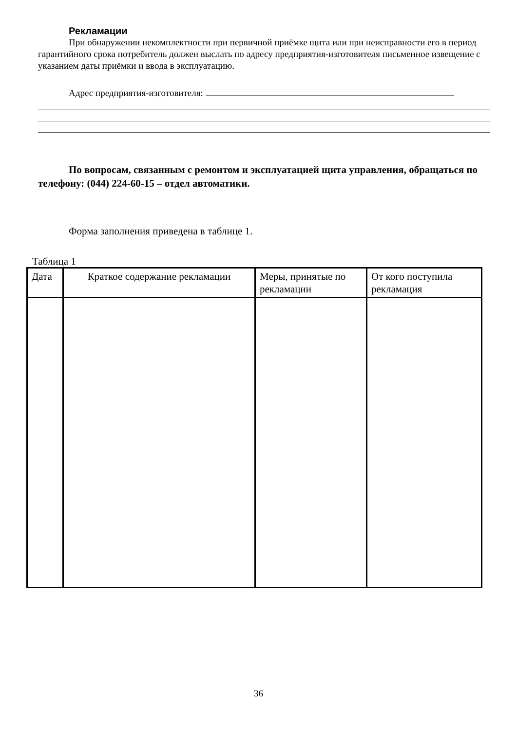Рекламации
При обнаружении некомплектности при первичной приёмке щита или при неисправности его в период гарантийного срока потребитель должен выслать по адресу предприятия-изготовителя письменное извещение с указанием даты приёмки и ввода в эксплуатацию.
Адрес предприятия-изготовителя:
По вопросам, связанным с ремонтом и эксплуатацией щита управления, обращаться по телефону: (044) 224-60-15 – отдел автоматики.
Форма заполнения приведена в таблице 1.
Таблица 1
| Дата | Краткое содержание рекламации | Меры, принятые по рекламации | От кого поступила рекламация |
36